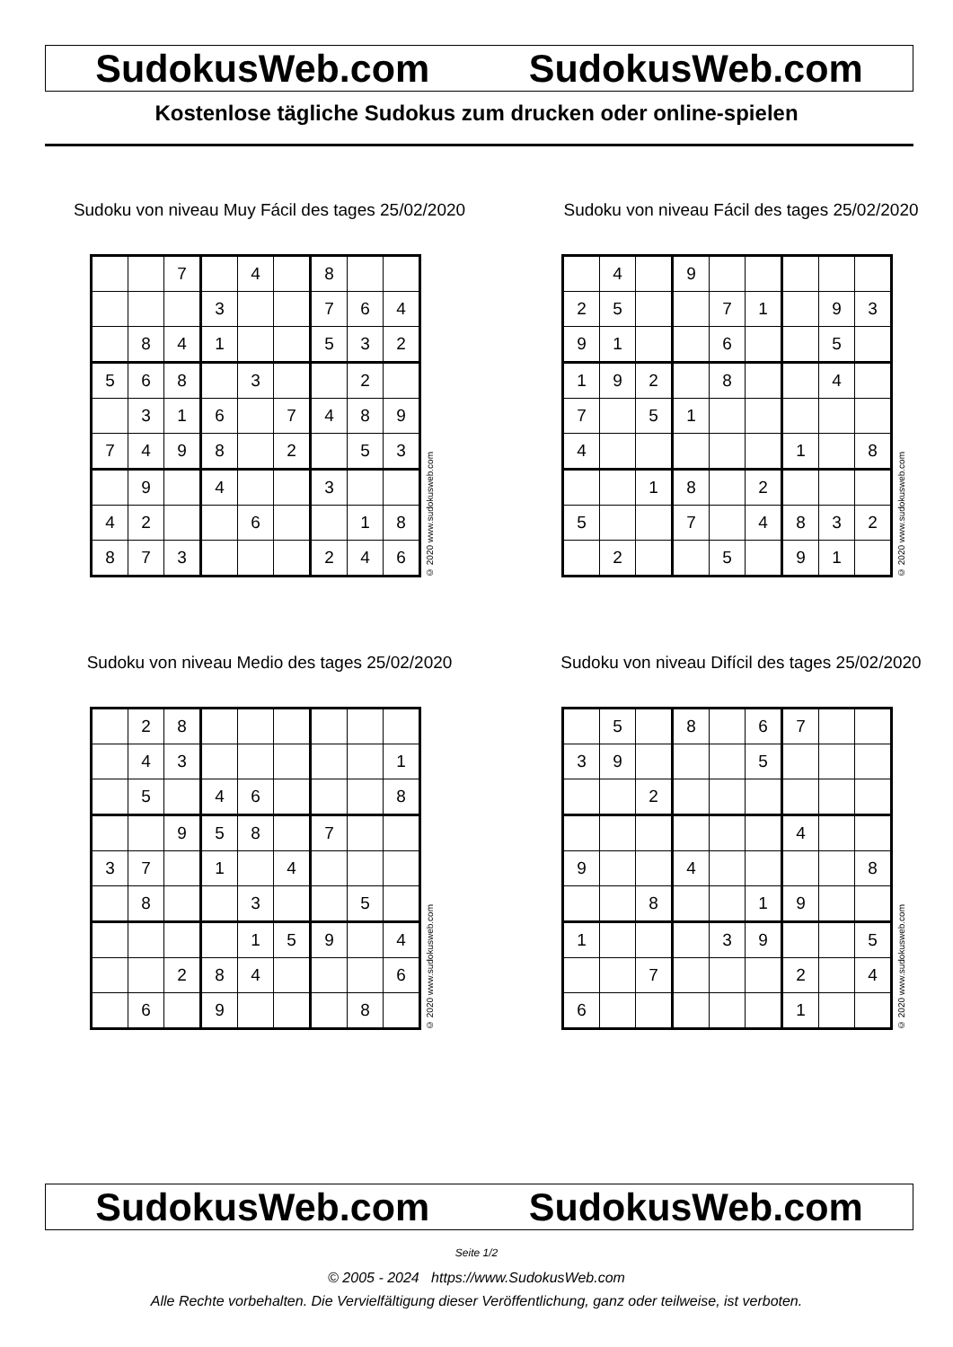SudokusWeb.com SudokusWeb.com
Kostenlose tägliche Sudokus zum drucken oder online-spielen
Sudoku von niveau Muy Fácil des tages 25/02/2020
| | | 7 | | 4 | | 8 | | |
| | | | 3 | | | 7 | 6 | 4 |
| | 8 | 4 | 1 | | | 5 | 3 | 2 |
| 5 | 6 | 8 | | 3 | | | 2 | |
| | 3 | 1 | 6 | | 7 | 4 | 8 | 9 |
| 7 | 4 | 9 | 8 | | 2 | | 5 | 3 |
| | 9 | | 4 | | | 3 | | |
| 4 | 2 | | | 6 | | | 1 | 8 |
| 8 | 7 | 3 | | | | 2 | 4 | 6 |
© 2020 www.sudokusweb.com
Sudoku von niveau Fácil des tages 25/02/2020
| | 4 | | 9 | | | | | |
| 2 | 5 | | | 7 | 1 | | 9 | 3 |
| 9 | 1 | | | 6 | | | 5 | |
| 1 | 9 | 2 | | 8 | | | 4 | |
| 7 | | 5 | 1 | | | | | |
| 4 | | | | | | 1 | | 8 |
| | | 1 | 8 | | 2 | | | |
| 5 | | | 7 | | 4 | 8 | 3 | 2 |
| | 2 | | | 5 | | 9 | 1 | |
© 2020 www.sudokusweb.com
Sudoku von niveau Medio des tages 25/02/2020
| | 2 | 8 | | | | | | |
| | 4 | 3 | | | | | | 1 |
| | 5 | | 4 | 6 | | | | 8 |
| | | 9 | 5 | 8 | | 7 | | |
| 3 | 7 | | 1 | | 4 | | | |
| | 8 | | | 3 | | | 5 | |
| | | | | 1 | 5 | 9 | | 4 |
| | | 2 | 8 | 4 | | | | 6 |
| | 6 | | 9 | | | | 8 | |
© 2020 www.sudokusweb.com
Sudoku von niveau Difícil des tages 25/02/2020
| | 5 | | 8 | | 6 | 7 | | |
| 3 | 9 | | | | 5 | | | |
| | | 2 | | | | | | |
| | | | | | | 4 | | |
| 9 | | | 4 | | | | | 8 |
| | | 8 | | | 1 | 9 | | |
| 1 | | | | 3 | 9 | | | 5 |
| | | 7 | | | | 2 | | 4 |
| 6 | | | | | | 1 | | |
© 2020 www.sudokusweb.com
SudokusWeb.com SudokusWeb.com
Seite 1/2
© 2005 - 2024 https://www.SudokusWeb.com
Alle Rechte vorbehalten. Die Vervielfältigung dieser Veröffentlichung, ganz oder teilweise, ist verboten.